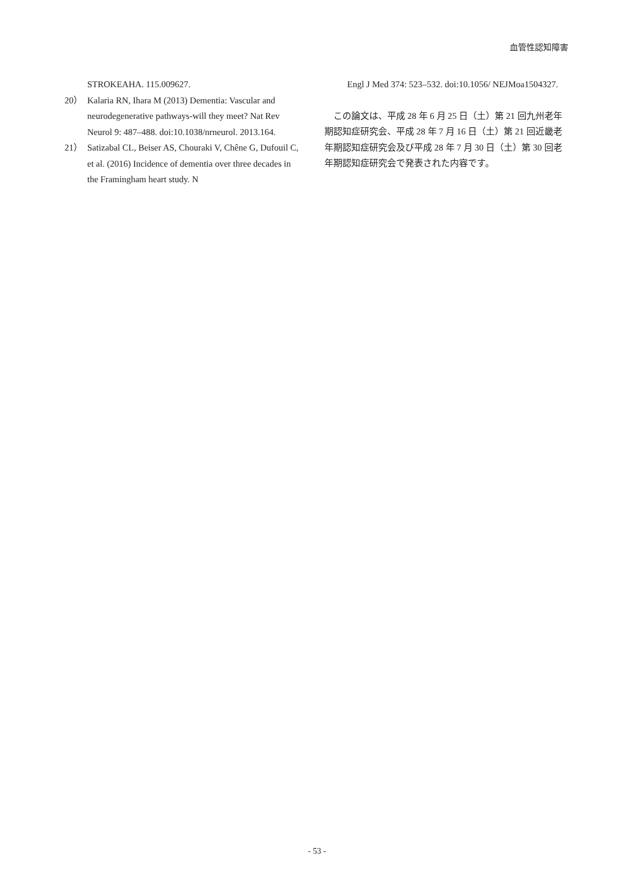血管性認知障害
STROKEAHA. 115.009627.
20） Kalaria RN, Ihara M (2013) Dementia: Vascular and neurodegenerative pathways-will they meet? Nat Rev Neurol 9: 487–488. doi:10.1038/nrneurol. 2013.164.
21） Satizabal CL, Beiser AS, Chouraki V, Chêne G, Dufouil C, et al. (2016) Incidence of dementia over three decades in the Framingham heart study. N
Engl J Med 374: 523–532. doi:10.1056/ NEJMoa1504327.
この論文は、平成 28 年 6 月 25 日（土）第 21 回九州老年期認知症研究会、平成 28 年 7 月 16 日（土）第 21 回近畿老年期認知症研究会及び平成 28 年 7 月 30 日（土）第 30 回老年期認知症研究会で発表された内容です。
- 53 -